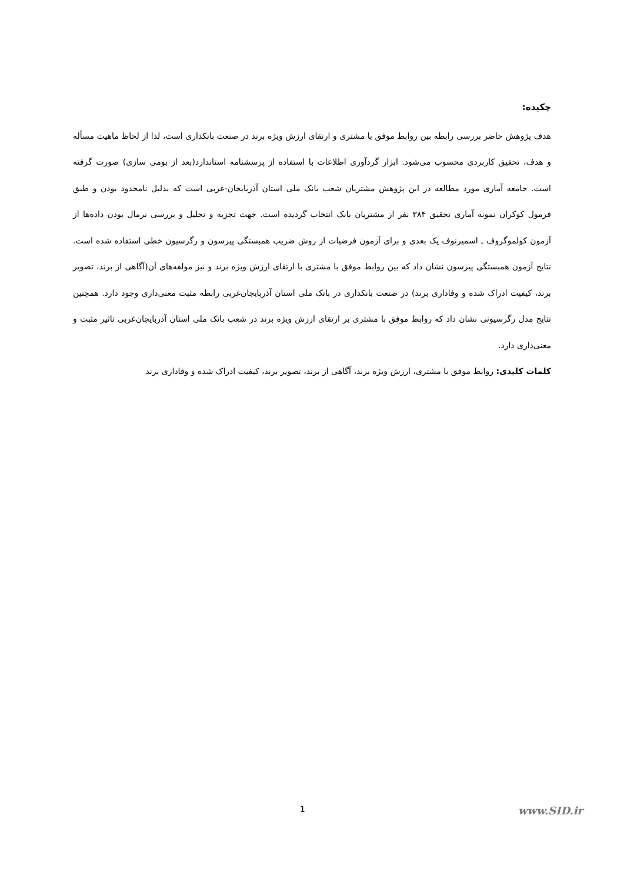چکیده:
هدف پژوهش حاضر بررسی رابطه بین روابط موفق با مشتری و ارتقای ارزش ویژه برند در صنعت بانکداری است، لذا از لحاظ ماهیت مسأله و هدف، تحقیق کاربردی محسوب می‌شود. ابزار گردآوری اطلاعات با استفاده از پرسشنامه استاندارد(بعد از بومی سازی) صورت گرفته است. جامعه آماری مورد مطالعه در این پژوهش مشتریان شعب بانک ملی استان آذربایجان-غربی است که بدلیل نامحدود بودن و طبق فرمول کوکران نمونه آماری تحقیق ۳۸۴ نفر از مشتریان بانک انتخاب گردیده است. جهت تجزیه و تحلیل و بررسی نرمال بودن داده‌ها از آزمون کولموگروف ـ اسمیرنوف یک بعدی و برای آزمون فرضیات از روش ضریب همبستگی پیرسون و رگرسیون خطی استفاده شده است. نتایج آزمون همبستگی پیرسون نشان داد که بین روابط موفق با مشتری با ارتقای ارزش ویژه برند و نیز مولفه‌های آن(آگاهی از برند، تصویر برند، کیفیت ادراک شده و وفاداری برند) در صنعت بانکداری در بانک ملی استان آذربایجان‌غربی رابطه مثبت معنی‌داری وجود دارد. همچنین نتایج مدل رگرسیونی نشان داد که روابط موفق با مشتری بر ارتقای ارزش ویژه برند در شعب بانک ملی استان آذربایجان‌غربی تاثیر مثبت و معنی‌داری دارد.
کلمات کلیدی: روابط موفق با مشتری، ارزش ویژه برند، آگاهی از برند، تصویر برند، کیفیت ادراک شده و وفاداری برند
1 www.SID.ir